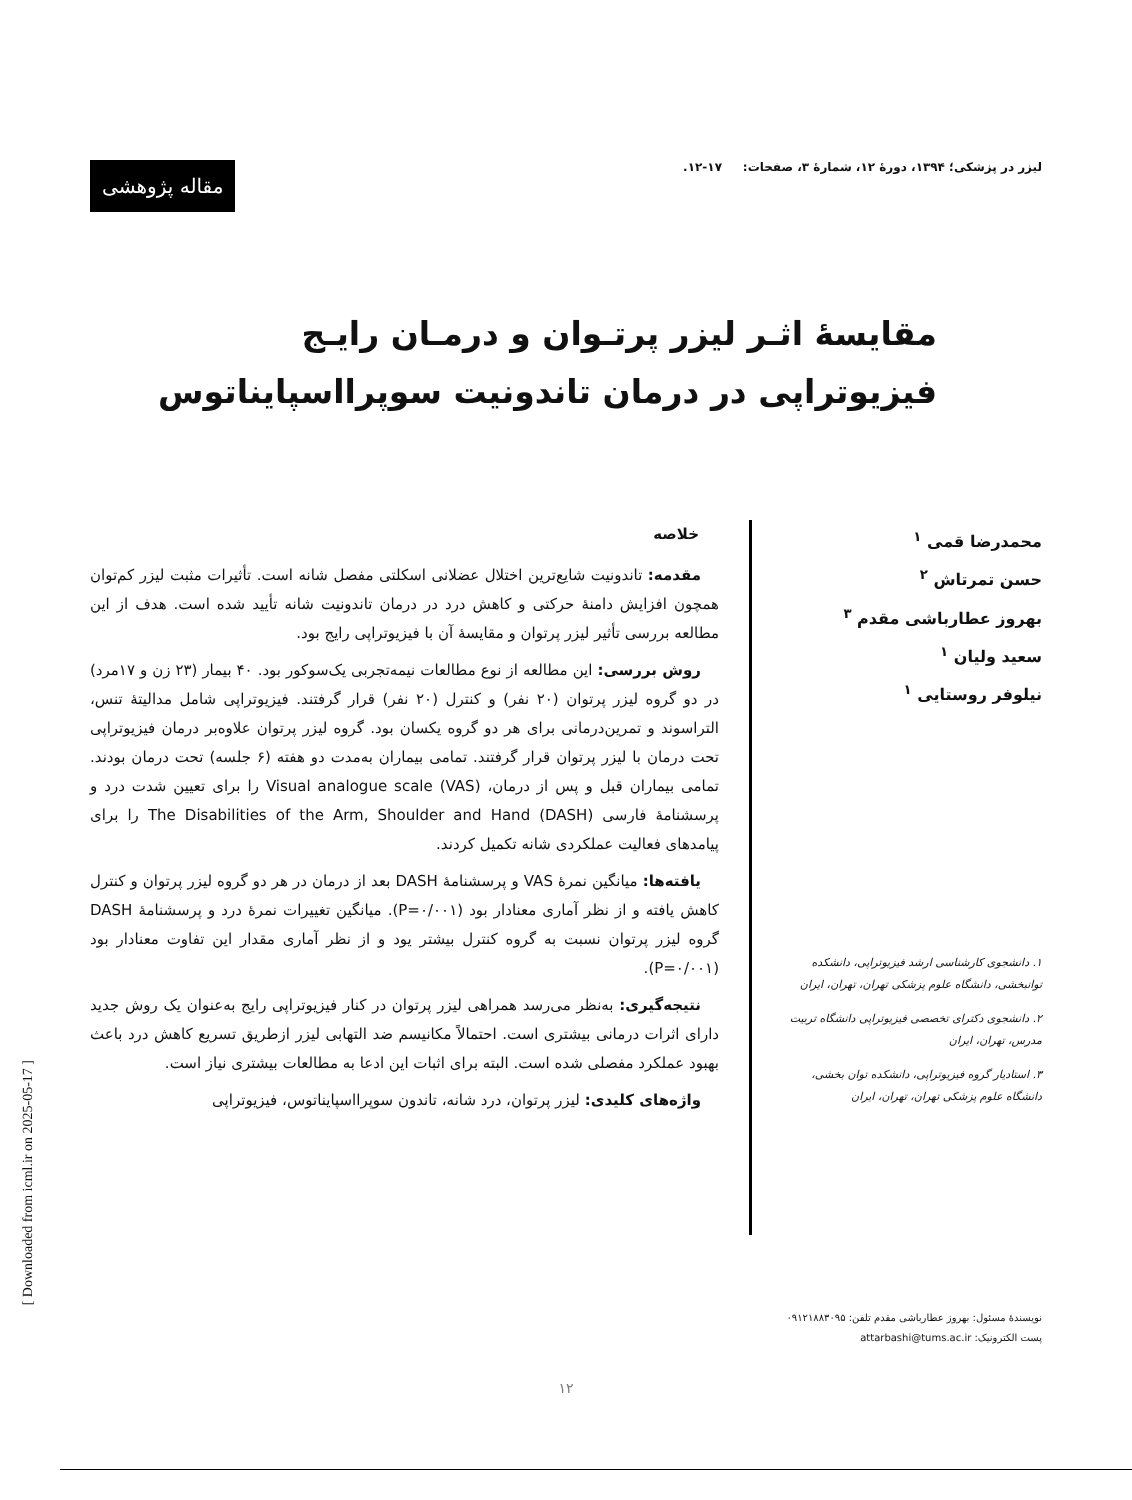لیزر در پزشکی؛ ۱۳۹۴، دورهٔ ۱۲، شمارهٔ ۳، صفحات: ۱۷-۱۲.
مقاله پژوهشی
مقایسهٔ اثـر لیزر پرتـوان و درمـان رایـج فیزیوتراپی در درمان تاندونیت سوپرااسپایناتوس
محمدرضا قمی <sup>۱</sup>
حسن تمرتاش <sup>۲</sup>
بهروز عطارباشی مقدم <sup>۳</sup>
سعید ولیان <sup>۱</sup>
نیلوفر روستایی <sup>۱</sup>
۱. دانشجوی کارشناسی ارشد فیزیوتراپی، دانشکده توانبخشی، دانشگاه علوم پزشکی تهران، تهران، ایران
۲. دانشجوی دکترای تخصصی فیزیوتراپی دانشگاه تربیت مدرس، تهران، ایران
۳. استادیار گروه فیزیوتراپی، دانشکده توان بخشی، دانشگاه علوم پزشکی تهران، تهران، ایران
نویسندهٔ مسئول: بهروز عطارباشی مقدم تلفن: ۰۹۱۲۱۸۸۳۰۹۵
پست الکترونیک: attarbashi@tums.ac.ir
خلاصه
مقدمه: تاندونیت شایع‌ترین اختلال عضلانی اسکلتی مفصل شانه است. تأثیرات مثبت لیزر کم‌توان همچون افزایش دامنهٔ حرکتی و کاهش درد در درمان تاندونیت شانه تأیید شده است. هدف از این مطالعه بررسی تأثیر لیزر پرتوان و مقایسهٔ آن با فیزیوتراپی رایج بود.
روش بررسی: این مطالعه از نوع مطالعات نیمه‌تجربی یک‌سوکور بود. ۴۰ بیمار (۲۳ زن و ۱۷مرد) در دو گروه لیزر پرتوان (۲۰ نفر) و کنترل (۲۰ نفر) قرار گرفتند. فیزیوتراپی شامل مدالیتهٔ تنس، التراسوند و تمرین‌درمانی برای هر دو گروه یکسان بود. گروه لیزر پرتوان علاوه‌بر درمان فیزیوتراپی تحت درمان با لیزر پرتوان قرار گرفتند. تمامی بیماران به‌مدت دو هفته (۶ جلسه) تحت درمان بودند. تمامی بیماران قبل و پس از درمان، Visual analogue scale (VAS) را برای تعیین شدت درد و پرسشنامهٔ فارسی The Disabilities of the Arm, Shoulder and Hand (DASH) را برای پیامدهای فعالیت عملکردی شانه تکمیل کردند.
یافته‌ها: میانگین نمرهٔ VAS و پرسشنامهٔ DASH بعد از درمان در هر دو گروه لیزر پرتوان و کنترل کاهش یافته و از نظر آماری معنادار بود (P=۰/۰۰۱). میانگین تغییرات نمرهٔ درد و پرسشنامهٔ DASH گروه لیزر پرتوان نسبت به گروه کنترل بیشتر یود و از نظر آماری مقدار این تفاوت معنادار بود (P=۰/۰۰۱).
نتیجه‌گیری: به‌نظر می‌رسد همراهی لیزر پرتوان در کنار فیزیوتراپی رایج به‌عنوان یک روش جدید دارای اثرات درمانی بیشتری است. احتمالاً مکانیسم ضد التهابی لیزر ازطریق تسریع کاهش درد باعث بهبود عملکرد مفصلی شده است. البته برای اثبات این ادعا به مطالعات بیشتری نیاز است.
واژه‌های کلیدی: لیزر پرتوان، درد شانه، تاندون سوپرااسپایناتوس، فیزیوتراپی
[ Downloaded from icml.ir on 2025-05-17 ]
۱۲